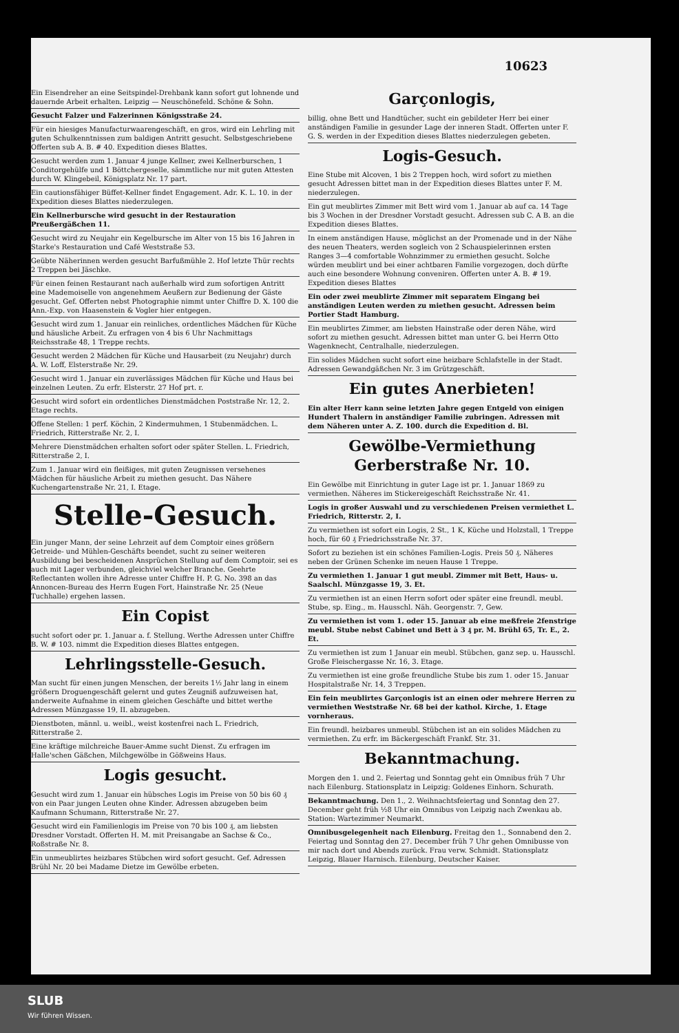10623
Ein Eisendreher an eine Seitspindel-Drehbank kann sofort gut lohnende und dauernde Arbeit erhalten. Leipzig — Neuschönefeld. Schöne & Sohn.
Gesucht Falzer und Falzerinnen Königsstraße 24.
Für ein hiesiges Manufacturwaarengeschäft, en gros, wird ein Lehrling mit guten Schulkenntnissen zum baldigen Antritt gesucht. Selbstgeschriebene Offerten sub A. B. # 40. Expedition dieses Blattes.
Gesucht werden zum 1. Januar 4 junge Kellner, zwei Kellnerburschen, 1 Conditorgehülfe und 1 Böttchergeselle, sämmtliche nur mit guten Attesten durch W. Klingebeil, Königsplatz Nr. 17 part.
Ein cautionsfähiger Büffet-Kellner findet Engagement. Adr. K. L. 10. in der Expedition dieses Blattes niederzulegen.
Ein Kellnerbursche wird gesucht in der Restauration Preußergäßchen 11.
Gesucht wird zu Neujahr ein Kegelbursche im Alter von 15 bis 16 Jahren in Starke's Restauration und Café Weststraße 53.
Geübte Näherinnen werden gesucht Barfußmühle 2. Hof letzte Thür rechts 2 Treppen bei Jäschke.
Für einen feinen Restaurant nach außerhalb wird zum sofortigen Antritt eine Mademoiselle von angenehmem Aeußern zur Bedienung der Gäste gesucht. Gef. Offerten nebst Photographie nimmt unter Chiffre D. X. 100 die Ann.-Exp. von Haasenstein & Vogler hier entgegen.
Gesucht wird zum 1. Januar ein reinliches, ordentliches Mädchen für Küche und häusliche Arbeit. Zu erfragen von 4 bis 6 Uhr Nachmittags Reichsstraße 48, 1 Treppe rechts.
Gesucht werden 2 Mädchen für Küche und Hausarbeit (zu Neujahr) durch A. W. Loff, Elsterstraße Nr. 29.
Gesucht wird 1. Januar ein zuverlässiges Mädchen für Küche und Haus bei einzelnen Leuten. Zu erfr. Elsterstr. 27 Hof prt. r.
Gesucht wird sofort ein ordentliches Dienstmädchen Poststraße Nr. 12, 2. Etage rechts.
Offene Stellen: 1 perf. Köchin, 2 Kindermuhmen, 1 Stubenmädchen. L. Friedrich, Ritterstraße Nr. 2, I.
Mehrere Dienstmädchen erhalten sofort oder später Stellen. L. Friedrich, Ritterstraße 2, I.
Zum 1. Januar wird ein fleißiges, mit guten Zeugnissen versehenes Mädchen für häusliche Arbeit zu miethen gesucht. Das Nähere Kuchengartenstraße Nr. 21, I. Etage.
Stelle-Gesuch.
Ein junger Mann, der seine Lehrzeit auf dem Comptoir eines größern Getreide- und Mühlen-Geschäfts beendet, sucht zu seiner weiteren Ausbildung bei bescheidenen Ansprüchen Stellung auf dem Comptoir, sei es auch mit Lager verbunden, gleichviel welcher Branche. Geehrte Reflectanten wollen ihre Adresse unter Chiffre H. P. G. No. 398 an das Annoncen-Bureau des Herrn Eugen Fort, Hainstraße Nr. 25 (Neue Tuchhalle) ergehen lassen.
Ein Copist
sucht sofort oder pr. 1. Januar a. f. Stellung. Werthe Adressen unter Chiffre B. W. # 103. nimmt die Expedition dieses Blattes entgegen.
Lehrlingsstelle-Gesuch.
Man sucht für einen jungen Menschen, der bereits 1½ Jahr lang in einem größern Droguengeschäft gelernt und gutes Zeugniß aufzuweisen hat, anderweite Aufnahme in einem gleichen Geschäfte und bittet werthe Adressen Münzgasse 19, II. abzugeben.
Dienstboten, männl. u. weibl., weist kostenfrei nach L. Friedrich, Ritterstraße 2.
Eine kräftige milchreiche Bauer-Amme sucht Dienst. Zu erfragen im Halle'schen Gäßchen, Milchgewölbe in Gößweins Haus.
Logis gesucht.
Gesucht wird zum 1. Januar ein hübsches Logis im Preise von 50 bis 60 ₰ von ein Paar jungen Leuten ohne Kinder. Adressen abzugeben beim Kaufmann Schumann, Ritterstraße Nr. 27.
Gesucht wird ein Familienlogis im Preise von 70 bis 100 ₰, am liebsten Dresdner Vorstadt. Offerten H. M. mit Preisangabe an Sachse & Co., Roßstraße Nr. 8.
Ein unmeublirtes heizbares Stübchen wird sofort gesucht. Gef. Adressen Brühl Nr. 20 bei Madame Dietze im Gewölbe erbeten.
Garçonlogis,
billig, ohne Bett und Handtücher, sucht ein gebildeter Herr bei einer anständigen Familie in gesunder Lage der inneren Stadt. Offerten unter F. G. S. werden in der Expedition dieses Blattes niederzulegen gebeten.
Logis-Gesuch.
Eine Stube mit Alcoven, 1 bis 2 Treppen hoch, wird sofort zu miethen gesucht Adressen bittet man in der Expedition dieses Blattes unter F. M. niederzulegen.
Ein gut meublirtes Zimmer mit Bett wird vom 1. Januar ab auf ca. 14 Tage bis 3 Wochen in der Dresdner Vorstadt gesucht. Adressen sub C. A B. an die Expedition dieses Blattes.
In einem anständigen Hause, möglichst an der Promenade und in der Nähe des neuen Theaters, werden sogleich von 2 Schauspielerinnen ersten Ranges 3—4 comfortable Wohnzimmer zu ermiethen gesucht. Solche würden meublirt und bei einer achtbaren Familie vorgezogen, doch dürfte auch eine besondere Wohnung conveniren. Offerten unter A. B. # 19. Expedition dieses Blattes
Ein oder zwei meublirte Zimmer mit separatem Eingang bei anständigen Leuten werden zu miethen gesucht. Adressen beim Portier Stadt Hamburg.
Ein meublirtes Zimmer, am liebsten Hainstraße oder deren Nähe, wird sofort zu miethen gesucht. Adressen bittet man unter G. bei Herrn Otto Wagenknecht, Centralhalle, niederzulegen.
Ein solides Mädchen sucht sofort eine heizbare Schlafstelle in der Stadt. Adressen Gewandgäßchen Nr. 3 im Grützgeschäft.
Ein gutes Anerbieten!
Ein alter Herr kann seine letzten Jahre gegen Entgeld von einigen Hundert Thalern in anständiger Familie zubringen. Adressen mit dem Näheren unter A. Z. 100. durch die Expedition d. Bl.
Gewölbe-Vermiethung Gerberstraße Nr. 10.
Ein Gewölbe mit Einrichtung in guter Lage ist pr. 1. Januar 1869 zu vermiethen. Näheres im Stickereigeschäft Reichsstraße Nr. 41.
Logis in großer Auswahl und zu verschiedenen Preisen vermiethet L. Friedrich, Ritterstr. 2, I.
Zu vermiethen ist sofort ein Logis, 2 St., 1 K, Küche und Holzstall, 1 Treppe hoch, für 60 ₰ Friedrichsstraße Nr. 37.
Sofort zu beziehen ist ein schönes Familien-Logis. Preis 50 ₰. Näheres neben der Grünen Schenke im neuen Hause 1 Treppe.
Zu vermiethen 1. Januar 1 gut meubl. Zimmer mit Bett, Haus- u. Saalschl. Münzgasse 19, 3. Et.
Zu vermiethen ist an einen Herrn sofort oder später eine freundl. meubl. Stube, sp. Eing., m. Hausschl. Näh. Georgenstr. 7, Gew.
Zu vermiethen ist vom 1. oder 15. Januar ab eine meßfreie 2fenstrige meubl. Stube nebst Cabinet und Bett à 3 ₰ pr. M. Brühl 65, Tr. E., 2. Et.
Zu vermiethen ist zum 1 Januar ein meubl. Stübchen, ganz sep. u. Hausschl. Große Fleischergasse Nr. 16, 3. Etage.
Zu vermiethen ist eine große freundliche Stube bis zum 1. oder 15. Januar Hospitalstraße Nr. 14, 3 Treppen.
Ein fein meublirtes Garçonlogis ist an einen oder mehrere Herren zu vermiethen Weststraße Nr. 68 bei der kathol. Kirche, 1. Etage vornheraus.
Ein freundl. heizbares unmeubl. Stübchen ist an ein solides Mädchen zu vermiethen. Zu erfr. im Bäckergeschäft Frankf. Str. 31.
Bekanntmachung.
Morgen den 1. und 2. Feiertag und Sonntag geht ein Omnibus früh 7 Uhr nach Eilenburg. Stationsplatz in Leipzig: Goldenes Einhorn. Schurath.
Bekanntmachung. Den 1., 2. Weihnachtsfeiertag und Sonntag den 27. December geht früh ½8 Uhr ein Omnibus von Leipzig nach Zwenkau ab. Station: Wartezimmer Neumarkt.
Omnibusgelegenheit nach Eilenburg. Freitag den 1., Sonnabend den 2. Feiertag und Sonntag den 27. December früh 7 Uhr gehen Omnibusse von mir nach dort und Abends zurück. Frau verw. Schmidt. Stationsplatz Leipzig, Blauer Harnisch. Eilenburg, Deutscher Kaiser.
SLUB
Wir führen Wissen.